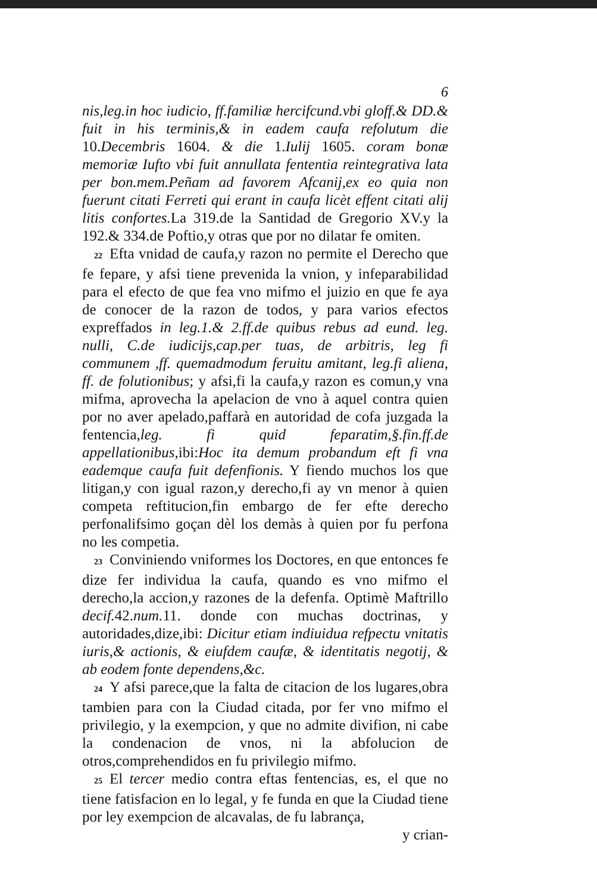6
nis,leg.in hoc iudicio, ff.familiæ hercifcund.vbi gloff.& DD.& fuit in his terminis,& in eadem caufa refolutum die 10.Decembris 1604. & die 1.Iulij 1605. coram bonæ memoriæ Iufto vbi fuit annullata fententia reintegrativa lata per bon.mem.Peñam ad favorem Afcanij,ex eo quia non fuerunt citati Ferreti qui erant in caufa licèt effent citati alij litis confortes. La 319.de la Santidad de Gregorio XV.y la 192.& 334.de Poftio,y otras que por no dilatar fe omiten.
22 Efta vnidad de caufa,y razon no permite el Derecho que fe fepare, y afsi tiene prevenida la vnion, y infeparabilidad para el efecto de que fea vno mifmo el juizio en que fe aya de conocer de la razon de todos, y para varios efectos expreffados in leg.1.& 2.ff.de quibus rebus ad eund. leg. nulli, C.de iudicijs,cap.per tuas, de arbitris, leg fi communem ,ff. quemadmodum feruitu amitant, leg.fi aliena, ff. de folutionibus; y afsi,fi la caufa,y razon es comun,y vna mifma, aprovecha la apelacion de vno à aquel contra quien por no aver apelado,paffarà en autoridad de cofa juzgada la fentencia,leg. fi quid feparatim,§.fin.ff.de appellationibus, ibi:Hoc ita demum probandum eft fi vna eademque caufa fuit defenfionis. Y fiendo muchos los que litigan,y con igual razon,y derecho,fi ay vn menor à quien competa reftitucion,fin embargo de fer efte derecho perfonalifsimo goçan dèl los demàs à quien por fu perfona no les competia.
23 Conviniendo vniformes los Doctores, en que entonces fe dize fer individua la caufa, quando es vno mifmo el derecho,la accion,y razones de la defenfa. Optimè Maftrillo decif. 42.num. 11. donde con muchas doctrinas, y autoridades,dize,ibi: Dicitur etiam indiuidua refpectu vnitatis iuris,& actionis, & eiufdem caufæ, & identitatis negotij, & ab eodem fonte dependens,&c.
24 Y afsi parece,que la falta de citacion de los lugares,obra tambien para con la Ciudad citada, por fer vno mifmo el privilegio, y la exempcion, y que no admite divifion, ni cabe la condenacion de vnos, ni la abfolucion de otros,comprehendidos en fu privilegio mifmo.
25 El tercer medio contra eftas fentencias, es, el que no tiene fatisfacion en lo legal, y fe funda en que la Ciudad tiene por ley exempcion de alcavalas, de fu labrança,
y crian-